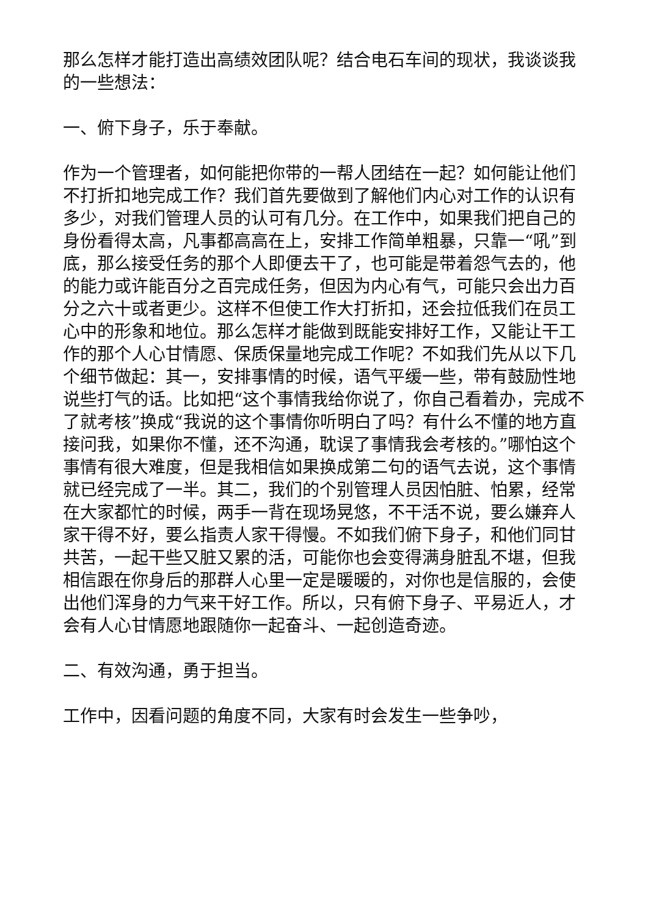那么怎样才能打造出高绩效团队呢？结合电石车间的现状，我谈谈我的一些想法：
一、俯下身子，乐于奉献。
作为一个管理者，如何能把你带的一帮人团结在一起？如何能让他们不打折扣地完成工作？我们首先要做到了解他们内心对工作的认识有多少，对我们管理人员的认可有几分。在工作中，如果我们把自己的身份看得太高，凡事都高高在上，安排工作简单粗暴，只靠一“吼”到底，那么接受任务的那个人即便去干了，也可能是带着怨气去的，他的能力或许能百分之百完成任务，但因为内心有气，可能只会出力百分之六十或者更少。这样不但使工作大打折扣，还会拉低我们在员工心中的形象和地位。那么怎样才能做到既能安排好工作，又能让干工作的那个人心甘情愿、保质保量地完成工作呢？不如我们先从以下几个细节做起：其一，安排事情的时候，语气平缓一些，带有鼓励性地说些打气的话。比如把“这个事情我给你说了，你自己看着办，完成不了就考核”换成“我说的这个事情你听明白了吗？有什么不懂的地方直接问我，如果你不懂，还不沟通，耽误了事情我会考核的。”哪怕这个事情有很大难度，但是我相信如果换成第二句的语气去说，这个事情就已经完成了一半。其二，我们的个别管理人员因怕脏、怕累，经常在大家都忙的时候，两手一背在现场晃悠，不干活不说，要么嫌弃人家干得不好，要么指责人家干得慢。不如我们俯下身子，和他们同甘共苦，一起干些又脏又累的活，可能你也会变得满身脏乱不堪，但我相信跟在你身后的那群人心里一定是暖暖的，对你也是信服的，会使出他们浑身的力气来干好工作。所以，只有俯下身子、平易近人，才会有人心甘情愿地跟随你一起奋斗、一起创造奇迹。
二、有效沟通，勇于担当。
工作中，因看问题的角度不同，大家有时会发生一些争吵，